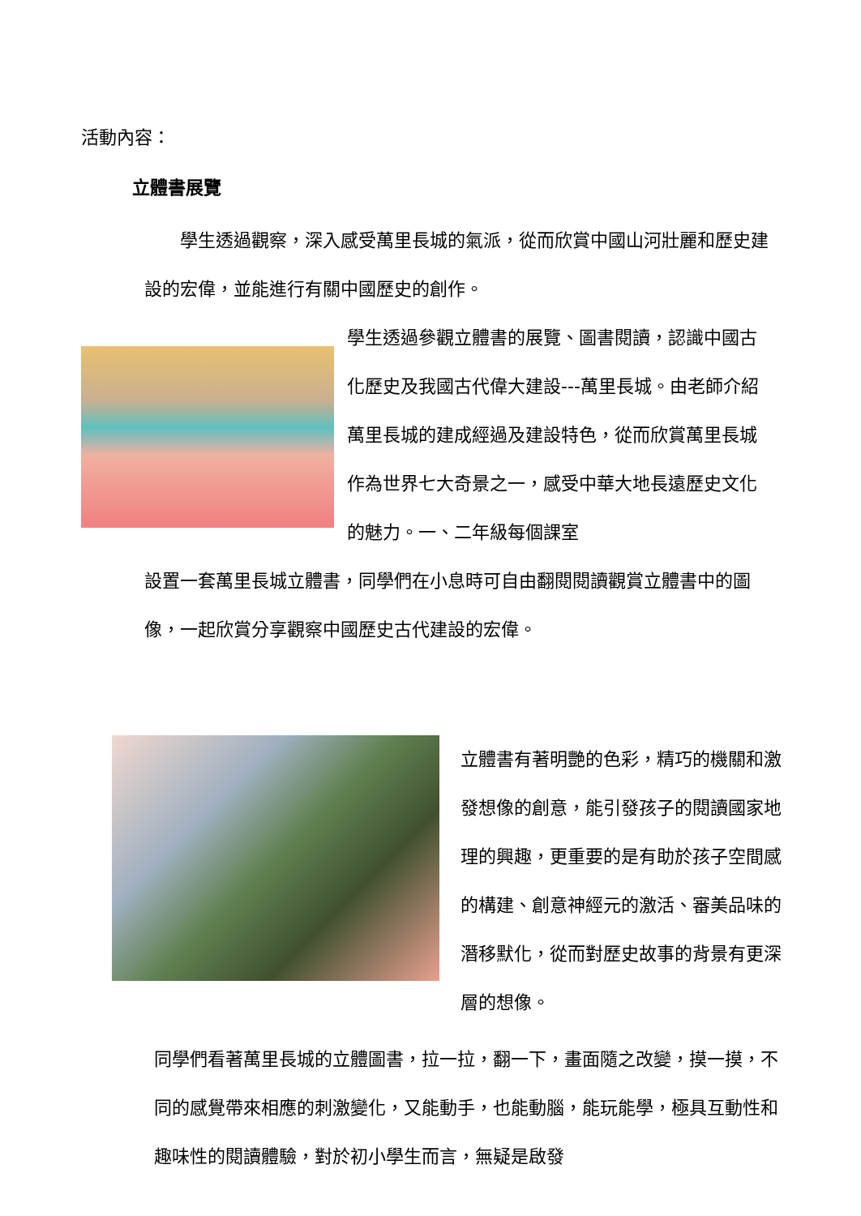活動內容：
立體書展覽
　　學生透過觀察，深入感受萬里長城的氣派，從而欣賞中國山河壯麗和歷史建設的宏偉，並能進行有關中國歷史的創作。
學生透過參觀立體書的展覽、圖書閱讀，認識中國古化歷史及我國古代偉大建設---萬里長城。由老師介紹萬里長城的建成經過及建設特色，從而欣賞萬里長城作為世界七大奇景之一，感受中華大地長遠歷史文化的魅力。一、二年級每個課室
設置一套萬里長城立體書，同學們在小息時可自由翻閱閱讀觀賞立體書中的圖像，一起欣賞分享觀察中國歷史古代建設的宏偉。
立體書有著明艷的色彩，精巧的機關和激發想像的創意，能引發孩子的閱讀國家地理的興趣，更重要的是有助於孩子空間感的構建、創意神經元的激活、審美品味的潛移默化，從而對歷史故事的背景有更深層的想像。
同學們看著萬里長城的立體圖書，拉一拉，翻一下，畫面隨之改變，摸一摸，不同的感覺帶來相應的刺激變化，又能動手，也能動腦，能玩能學，極具互動性和趣味性的閱讀體驗，對於初小學生而言，無疑是啟發